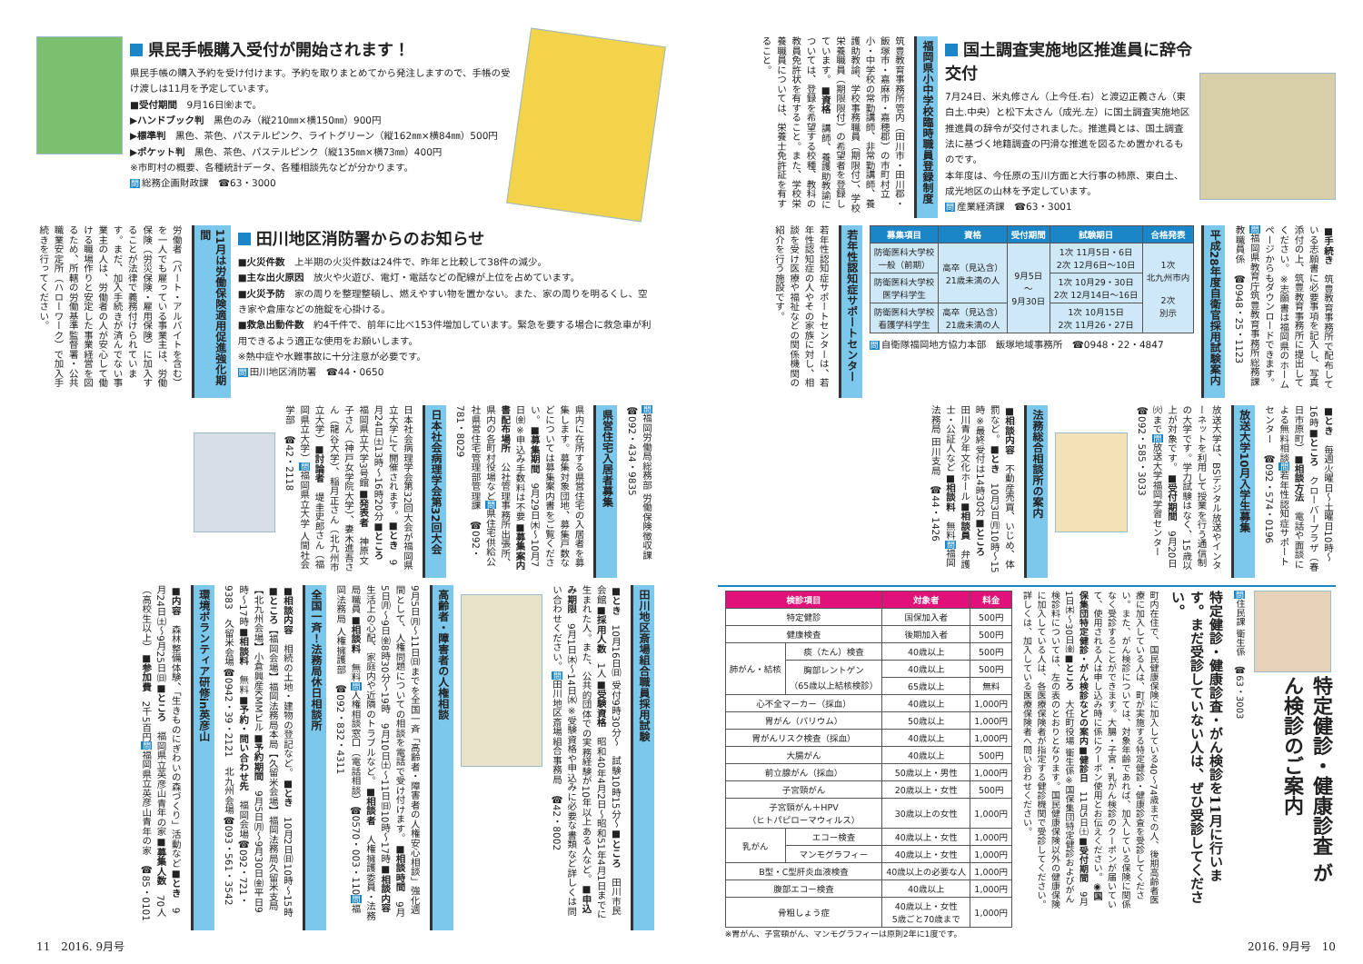国土調査実施地区推進員に辞令交付
7月24日、米丸修さん（上今任.右）と渡辺正義さん（東白土.中央）と松下太さん（成光.左）に国土調査実施地区推進員の辞令が交付されました。推進員とは、国土調査法に基づく地籍調査の円滑な推進を図るため置かれるものです。
本年度は、今任原の玉川方面と大行事の柿原、東白土、成光地区の山林を予定しています。
問産業経済課　☎63・3001
福岡県小中学校臨時職員登録制度
筑豊教育事務所管内（田川市・田川郡・飯塚市・嘉麻市・嘉穂郡）の市町村立小・中学校の常勤講師、非常勤講師、養護助教諭、学校事務職員（期限付）、学校栄養職員（期限限付）の希望者を登録しています。■資格　講師、養護助教諭については、登録を希望する校種、教科の教員免許状を有すること。また、学校栄養職員については、栄養士免許証を有すること。
■手続き　筑豊教育事務所で配布している志願書に必要事項を記入し、写真添付の上、筑豊教育事務所に提出してください。※志願書は福岡県のホームページからもダウンロードできます。問 福岡県教育庁筑豊教育事務所総務課 教職員係　☎0948・25・1123
平成28年度自衛官採用試験案内
| 募集項目 | 資格 | 受付期間 | 試験期日 | 合格発表 |
| --- | --- | --- | --- | --- |
| 防衛医科大学校 一般（前期） | 高卒（見込含） 21歳未満の人 | 9月5日 ～ 9月30日 | 1次 11月5日・6日 2次 12月6日～10日 | 1次 北九州市内 2次 別示 |
| 防衛医科大学校 医学科学生 | | | 1次 10月29・30日 2次 12月14日～16日 | |
| 防衛医科大学校 看護学科学生 | 高卒（見込含） 21歳未満の人 | | 1次 10月15日 2次 11月26・27日 | |
問自衛隊福岡地方協力本部　飯塚地域事務所　☎0948・22・4847
若年性認知症サポートセンター
若年性認知症サポートセンターは、若年性認知症の人やその家族に対し、相談を受け医療や福祉などの関係機関の紹介を行う施設です。
■とき　毎週火曜日～土曜日10時～16時■ところ　クローバープラザ（春日市原町）■相談方法　電話や面談による無料相談問 若年性認知症サポートセンター　☎092・574・0196
放送大学10月入学生募集
放送大学は、BSデジタル放送やインターネットを利用して授業を行う通信制の大学です。学力試験はなく、15歳以上が対象です。■受付期間　9月20日㈫まで問 放送大学福岡学習センター　☎092・585・3033
法務総合相談所の案内
■相談内容　不動産売買、いじめ、体罰など。■とき　10月3日㈪10時～15時※最終受付は14時30分■ところ　田川青少年文化ホール■相談員　弁護士・公証人など■相談料　無料問 福岡法務局 田川支局　☎44・1426
特定健診・健康診査 がん検診のご案内
問住民課 衛生係　☎63・3003
特定健診・健康診査・がん検診を11月に行います。まだ受診していない人は、ぜひ受診してください。
町内在住で、国民健康保険に加入している40～74歳までの人、後期高齢者医療に加入している人は、町が実施する特定健診・健康診査を受診してください。また、がん検診については、対象年齢であれば、加入している保険に関係なく受診することができます。大腸・子宮・乳がん検診のクーポンが届いていて、使用される人は申し込み時に係にクーポン使用とお伝えください。◉国保集団特定健診・がん検診などの案内■健診日　11月5日㈯■受付期間　9月1日㈭～30日㈮■ところ　大任町役場 衛生係※国保集団特定健診およびがん検診料については、左の表のとおりとなります。国民健康保険以外の健康保険に加入している人は、各医療保険者が指定する健診機関で受診してください。詳しくは、加入している医療保険者へ問い合わせください。
| 検診項目 | | 対象者 | 料金 |
| --- | --- | --- | --- |
| 特定健診 | | 国保加入者 | 500円 |
| 健康検査 | | 後期加入者 | 500円 |
| 肺がん・結核 | 痰（たん）検査 | 40歳以上 | 500円 |
| | 胸部レントゲン （65歳以上結核検診） | 40歳以上 | 500円 |
| | | 65歳以上 | 無料 |
| 心不全マーカー（採血） | | 40歳以上 | 1,000円 |
| 胃がん（バリウム） | | 50歳以上 | 1,000円 |
| 胃がんリスク検査（採血） | | 40歳以上 | 1,000円 |
| 大腸がん | | 40歳以上 | 500円 |
| 前立腺がん（採血） | | 50歳以上・男性 | 1,000円 |
| 子宮頸がん | | 20歳以上・女性 | 500円 |
| 子宮頸がん＋HPV （ヒトパピローマウィルス） | | 30歳以上の女性 | 1,000円 |
| 乳がん | エコー検査 | 40歳以上・女性 | 1,000円 |
| | マンモグラフィー | 40歳以上・女性 | 1,000円 |
| B型・C型肝炎血液検査 | | 40歳以上の必要な人 | 1,000円 |
| 腹部エコー検査 | | 40歳以上 | 1,000円 |
| 骨粗しょう症 | | 40歳以上・女性 5歳ごと70歳まで | 1,000円 |
※胃がん、子宮頸がん、マンモグラフィーは原則2年に1度です。
2016. 9月号　10
県民手帳購入受付が開始されます！
県民手帳の購入予約を受け付けます。予約を取りまとめてから発注しますので、手帳の受け渡しは11月を予定しています。
■受付期間　9月16日㈮まで。
▶ハンドブック判　黒色のみ（縦210㎜×横150㎜）900円
▶標準判　黒色、茶色、パステルピンク、ライトグリーン（縦162㎜×横84㎜）500円
▶ポケット判　黒色、茶色、パステルピンク（縦135㎜×横73㎜）400円
※市町村の概要、各種統計データ、各種相談先などが分かります。
問総務企画財政課　☎63・3000
田川地区消防署からのお知らせ
■火災件数　上半期の火災件数は24件で、昨年と比較して38件の減少。
■主な出火原因　放火や火遊び、電灯・電話などの配線が上位を占めています。
■火災予防　家の周りを整理整頓し、燃えやすい物を置かない。また、家の周りを明るくし、空き家や倉庫などの施錠を心掛ける。
■救急出動件数　約4千件で、前年に比べ153件増加しています。緊急を要する場合に救急車が利用できるよう適正な使用をお願いします。
※熱中症や水難事故に十分注意が必要です。
問田川地区消防署　☎44・0650
11月は労働保険適用促進強化期間
労働者（パート・アルバイトを含む）を一人でも雇っている事業主は、労働保険（労災保険・雇用保険）に加入することが法律で義務付けられています。まだ、加入手続きが済んでない事業主の人は、労働者の人が安心して働ける職場作りと安定した事業経営を図るため、所轄の労働基準監督署・公共職業安定所（ハローワーク）で加入手続きを行ってください。
問福岡労働局総務部 労働保険徴収課　☎092・434・9835
県営住宅入居者募集
県内に在所する県営住宅の入居者を募集します。募集対象団地、募集戸数などについては募集案内書をご覧ください。■募集期間　9月29日㈭～10月7日㈮※申込み手数料は不要■募集案内書配布場所　公社管理事務所出張所、県内の各町村役場など問 県住宅供給公社県営住宅管理部管理課　☎092・781・8029
日本社会病理学会第32回大会
日本社会病理学会第32回大会が福岡県立大学にて開催されます。■とき　9月24日㈯13時～16時20分■ところ　福岡県立大学3号館■発表者　神原文子さん（神戸女学院大学）、妻木進吾さん（龍谷大学）、稲月正さん（北九州市立大学）■討論者　堤圭史郎さん（福岡県立大学）問 福岡県立大学 人間社会学部　☎42・2118
田川地区斎場組合職員採用試験
■とき　10月16日㈰ 受付9時30分～　試験10時15分～■ところ　田川市民会館■採用人数　1人■受験資格　昭和40年4月2日～昭和51年4月1日までに生まれた人。また、公共的団体での実務経験が10年以上ある人など。■申込み期限　9月1日㈭～14日㈬※受験資格や申込みに必要な書類など詳しくは問い合わせください。問 田川地区斎場組合事務局　☎42・8002
高齢者・障害者の人権相談
9月5日㈪～11日㈰までを全国一斉「高齢者・障害者の人権安心相談」強化週間として、人権問題についての相談を電話で受け付けます。■相談時間　9月5日㈪～9日㈮8時30分～19時　9月10日㈯～11日㈰10時～17時■相談内容　生活上の心配、家庭内や近隣のトラブルなど。■相談者　人権擁護委員・法務局職員■相談料　無料問 人権相談窓口（電話相談）☎0570・003・110問 福岡法務局 人権擁護部　☎092・832・4311
全国一斉！法務局休日相談所
■相談内容　相続の土地・建物の登記など。■とき　10月2日㈰10時～15時■ところ【福岡会場】福岡法務局本局【久留米会場】福岡法務局久留米支局【北九州会場】小倉興産KMMビル■予約期間　9月5日㈪～9月30日㈮平日9時～17時■相談料　無料■予約・問い合わせ先　福岡会場☎092・721・9383　久留米会場☎0942・39・2121　北九州会場☎093・561・3542
環境ボランティア研修in英彦山
■内容　森林整備体験、「生きものにぎわいの森づくり」活動など■とき　9月24日㈯～9月25日㈰■ところ　福岡県立英彦山青年の家■募集人数　70人（高校生以上）■参加費　2千5百円問 福岡県立英彦山青年の家　☎85・0101
11　2016. 9月号